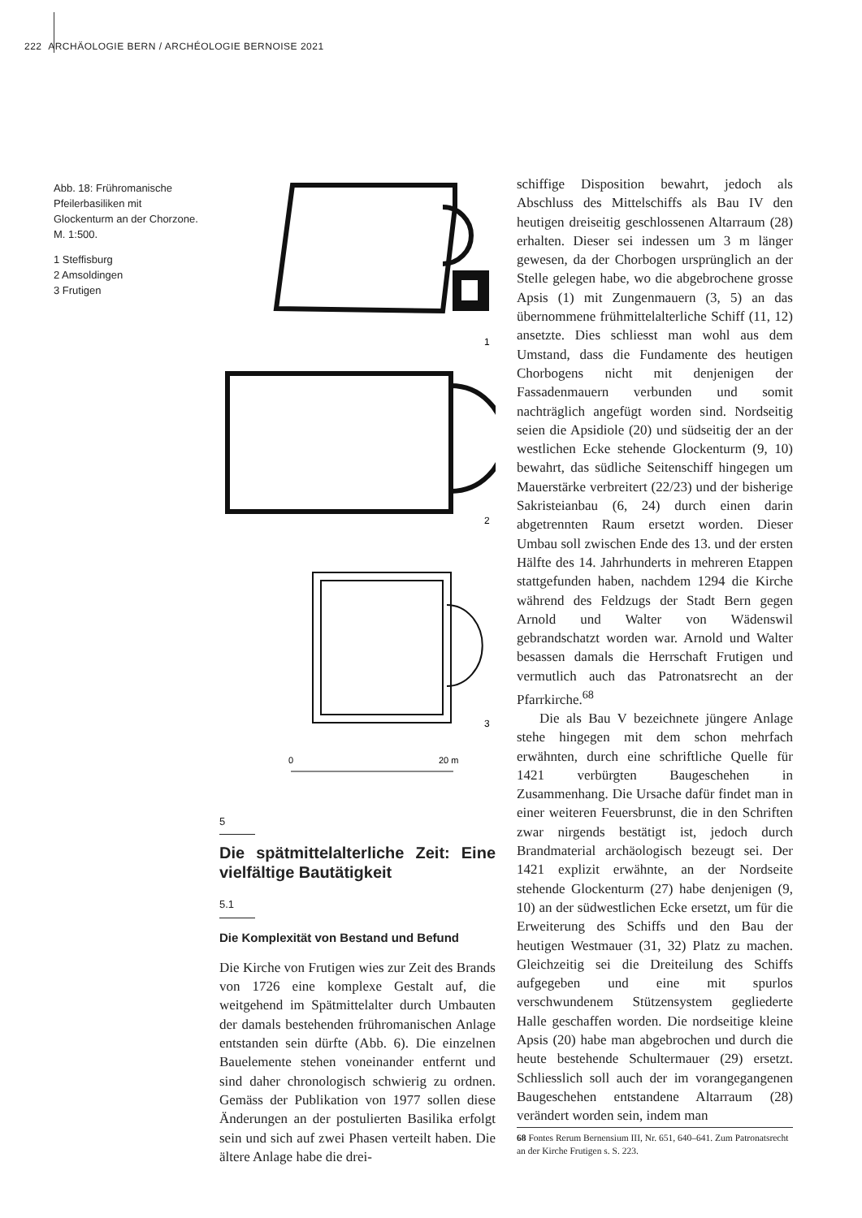222 ARCHÄOLOGIE BERN / ARCHÉOLOGIE BERNOISE 2021
Abb. 18: Frühromanische Pfeilerbasiliken mit Glockenturm an der Chorzone. M. 1:500.
1 Steffisburg
2 Amsoldingen
3 Frutigen
1
2
3
0
20 m
5
Die spätmittelalterliche Zeit: Eine vielfältige Bautätigkeit
5.1
Die Komplexität von Bestand und Befund
Die Kirche von Frutigen wies zur Zeit des Brands von 1726 eine komplexe Gestalt auf, die weitgehend im Spätmittelalter durch Umbauten der damals bestehenden frühromanischen Anlage entstanden sein dürfte (Abb. 6). Die einzelnen Bauelemente stehen voneinander entfernt und sind daher chronologisch schwierig zu ordnen. Gemäss der Publikation von 1977 sollen diese Änderungen an der postulierten Basilika erfolgt sein und sich auf zwei Phasen verteilt haben. Die ältere Anlage habe die drei-
schiffige Disposition bewahrt, jedoch als Abschluss des Mittelschiffs als Bau IV den heutigen dreiseitig geschlossenen Altarraum (28) erhalten. Dieser sei indessen um 3 m länger gewesen, da der Chorbogen ursprünglich an der Stelle gelegen habe, wo die abgebrochene grosse Apsis (1) mit Zungenmauern (3, 5) an das übernommene frühmittelalterliche Schiff (11, 12) ansetzte. Dies schliesst man wohl aus dem Umstand, dass die Fundamente des heutigen Chorbogens nicht mit denjenigen der Fassadenmauern verbunden und somit nachträglich angefügt worden sind. Nordseitig seien die Apsidiole (20) und südseitig der an der westlichen Ecke stehende Glockenturm (9, 10) bewahrt, das südliche Seitenschiff hingegen um Mauerstärke verbreitert (22/23) und der bisherige Sakristeianbau (6, 24) durch einen darin abgetrennten Raum ersetzt worden. Dieser Umbau soll zwischen Ende des 13. und der ersten Hälfte des 14. Jahrhunderts in mehreren Etappen stattgefunden haben, nachdem 1294 die Kirche während des Feldzugs der Stadt Bern gegen Arnold und Walter von Wädenswil gebrandschatzt worden war. Arnold und Walter besassen damals die Herrschaft Frutigen und vermutlich auch das Patronatsrecht an der Pfarrkirche.<sup>68</sup>
Die als Bau V bezeichnete jüngere Anlage stehe hingegen mit dem schon mehrfach erwähnten, durch eine schriftliche Quelle für 1421 verbürgten Baugeschehen in Zusammenhang. Die Ursache dafür findet man in einer weiteren Feuersbrunst, die in den Schriften zwar nirgends bestätigt ist, jedoch durch Brandmaterial archäologisch bezeugt sei. Der 1421 explizit erwähnte, an der Nordseite stehende Glockenturm (27) habe denjenigen (9, 10) an der südwestlichen Ecke ersetzt, um für die Erweiterung des Schiffs und den Bau der heutigen Westmauer (31, 32) Platz zu machen. Gleichzeitig sei die Dreiteilung des Schiffs aufgegeben und eine mit spurlos verschwundenem Stützensystem gegliederte Halle geschaffen worden. Die nordseitige kleine Apsis (20) habe man abgebrochen und durch die heute bestehende Schultermauer (29) ersetzt. Schliesslich soll auch der im vorangegangenen Baugeschehen entstandene Altarraum (28) verändert worden sein, indem man
68 Fontes Rerum Bernensium III, Nr. 651, 640–641. Zum Patronatsrecht an der Kirche Frutigen s. S. 223.